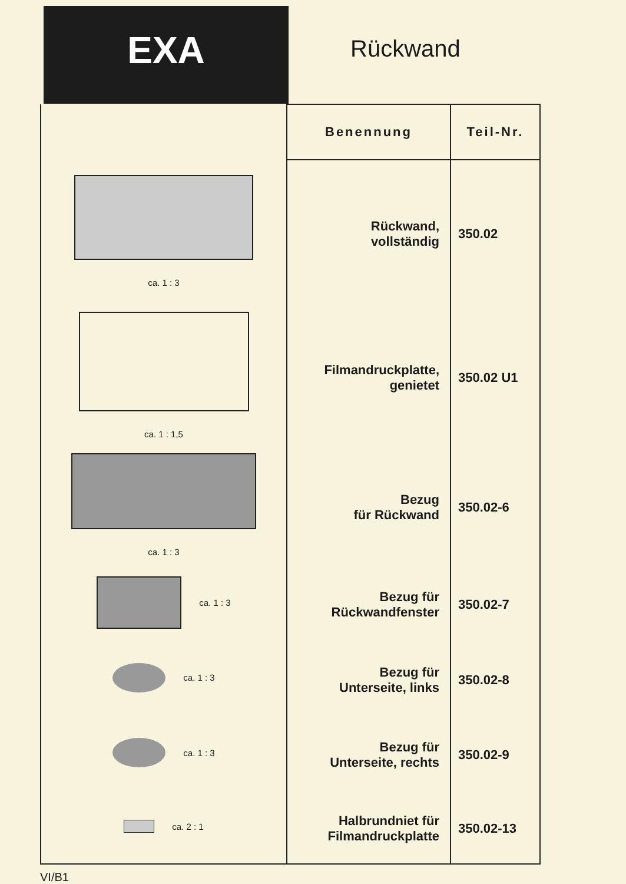EXA
Rückwand
| ca. 1 : 3 ca. 1 : 1,5 ca. 1 : 3 ca. 1 : 3 ca. 1 : 3 ca. 1 : 3 ca. 2 : 1 | Benennung | Teil-Nr. |
| | Rückwand, vollständig | 350.02 |
| | Filmandruckplatte, genietet | 350.02 U1 |
| | Bezug für Rückwand | 350.02-6 |
| | Bezug für Rückwandfenster | 350.02-7 |
| | Bezug für Unterseite, links | 350.02-8 |
| | Bezug für Unterseite, rechts | 350.02-9 |
| | Halbrundniet für Filmandruckplatte | 350.02-13 |
VI/B1